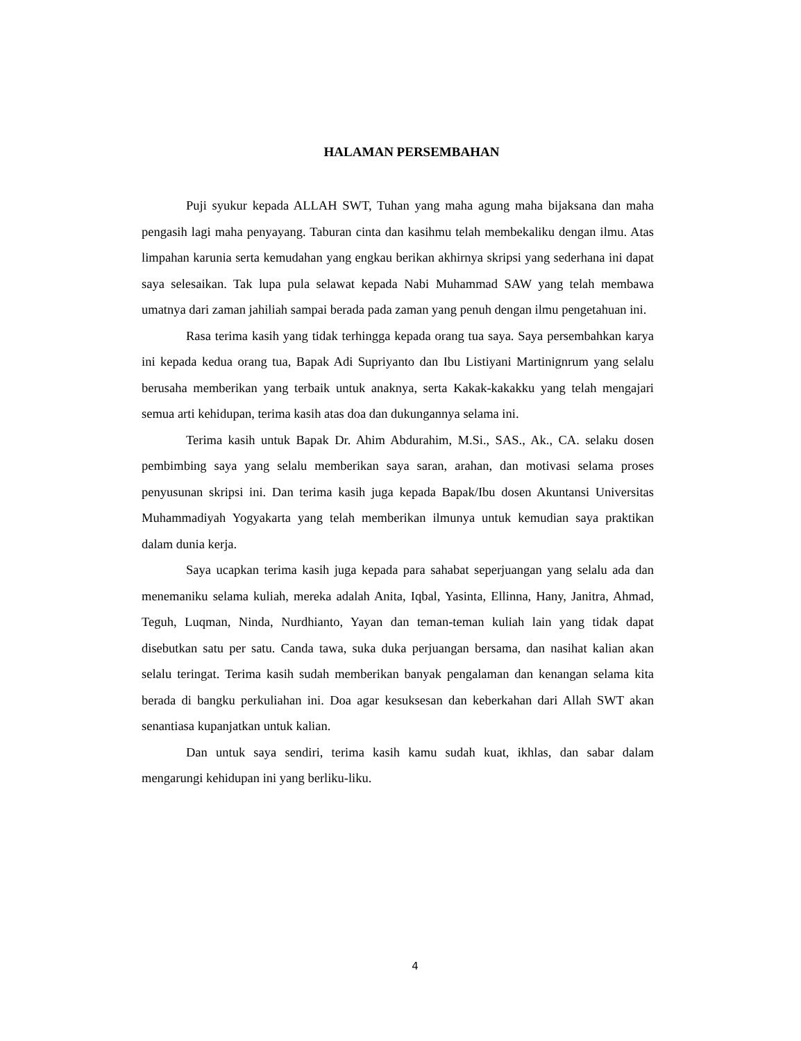HALAMAN PERSEMBAHAN
Puji syukur kepada ALLAH SWT, Tuhan yang maha agung maha bijaksana dan maha pengasih lagi maha penyayang. Taburan cinta dan kasihmu telah membekaliku dengan ilmu. Atas limpahan karunia serta kemudahan yang engkau berikan akhirnya skripsi yang sederhana ini dapat saya selesaikan. Tak lupa pula selawat kepada Nabi Muhammad SAW yang telah membawa umatnya dari zaman jahiliah sampai berada pada zaman yang penuh dengan ilmu pengetahuan ini.
Rasa terima kasih yang tidak terhingga kepada orang tua saya. Saya persembahkan karya ini kepada kedua orang tua, Bapak Adi Supriyanto dan Ibu Listiyani Martinignrum yang selalu berusaha memberikan yang terbaik untuk anaknya, serta Kakak-kakakku yang telah mengajari semua arti kehidupan, terima kasih atas doa dan dukungannya selama ini.
Terima kasih untuk Bapak Dr. Ahim Abdurahim, M.Si., SAS., Ak., CA. selaku dosen pembimbing saya yang selalu memberikan saya saran, arahan, dan motivasi selama proses penyusunan skripsi ini. Dan terima kasih juga kepada Bapak/Ibu dosen Akuntansi Universitas Muhammadiyah Yogyakarta yang telah memberikan ilmunya untuk kemudian saya praktikan dalam dunia kerja.
Saya ucapkan terima kasih juga kepada para sahabat seperjuangan yang selalu ada dan menemaniku selama kuliah, mereka adalah Anita, Iqbal, Yasinta, Ellinna, Hany, Janitra, Ahmad, Teguh, Luqman, Ninda, Nurdhianto, Yayan dan teman-teman kuliah lain yang tidak dapat disebutkan satu per satu. Canda tawa, suka duka perjuangan bersama, dan nasihat kalian akan selalu teringat. Terima kasih sudah memberikan banyak pengalaman dan kenangan selama kita berada di bangku perkuliahan ini. Doa agar kesuksesan dan keberkahan dari Allah SWT akan senantiasa kupanjatkan untuk kalian.
Dan untuk saya sendiri, terima kasih kamu sudah kuat, ikhlas, dan sabar dalam mengarungi kehidupan ini yang berliku-liku.
4